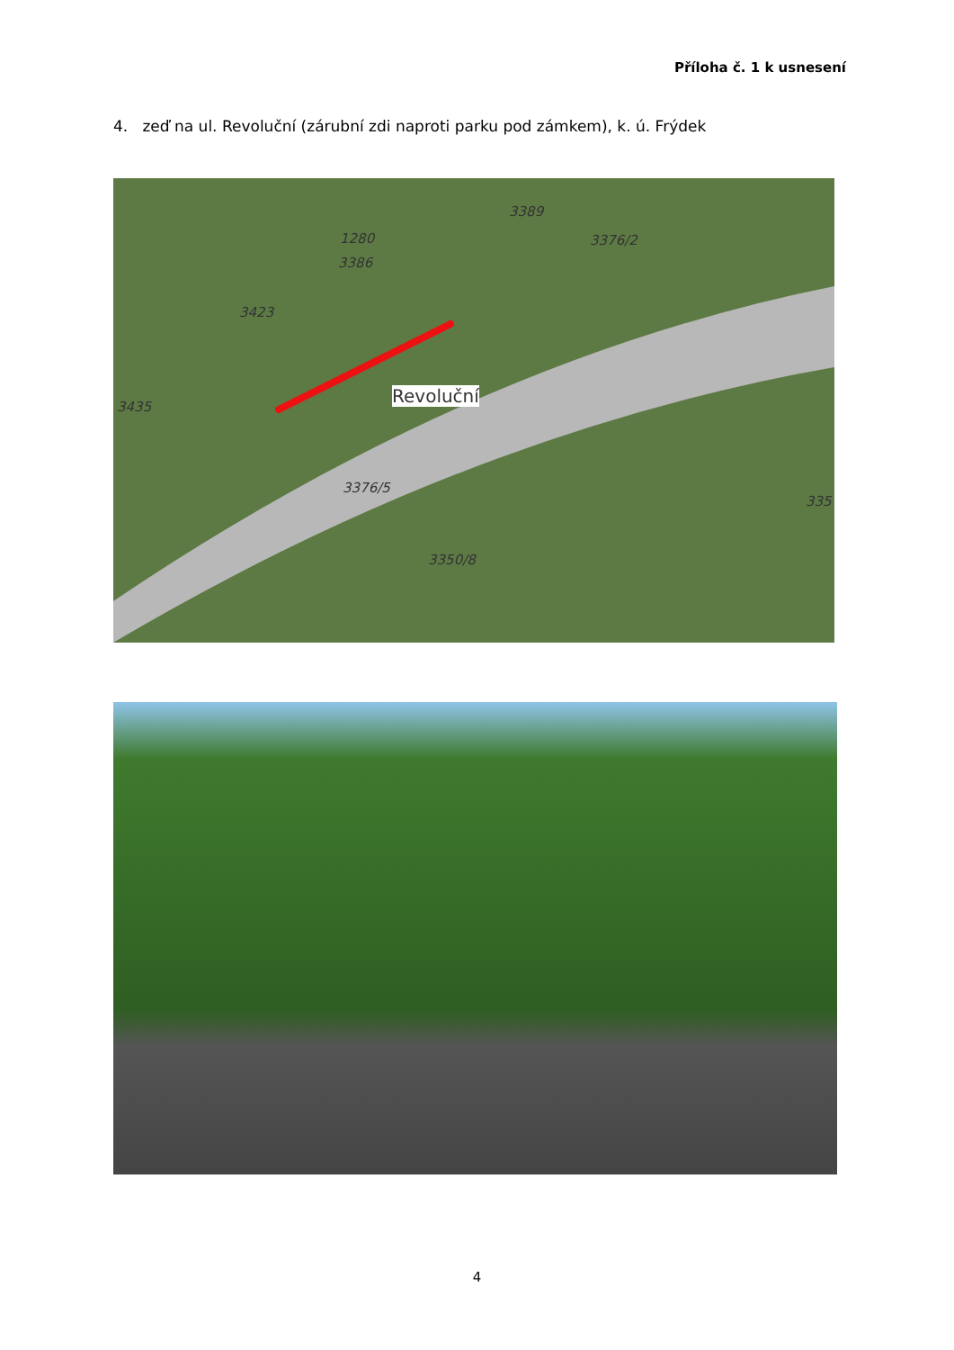Příloha č. 1 k usnesení
4. zeď na ul. Revoluční (zárubní zdi naproti parku pod zámkem), k. ú. Frýdek
3389
3376/2 1280
3386
3423
3435
Revoluční
3376/5
3350/8
335
4